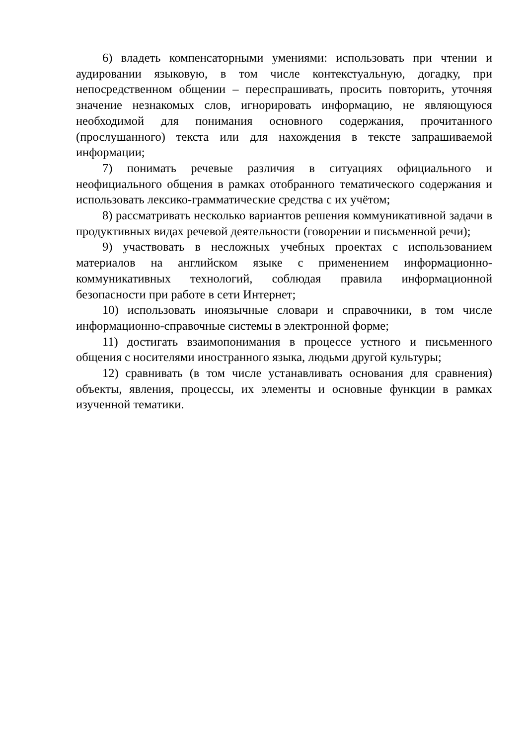6) владеть компенсаторными умениями: использовать при чтении и аудировании языковую, в том числе контекстуальную, догадку, при непосредственном общении – переспрашивать, просить повторить, уточняя значение незнакомых слов, игнорировать информацию, не являющуюся необходимой для понимания основного содержания, прочитанного (прослушанного) текста или для нахождения в тексте запрашиваемой информации;
7) понимать речевые различия в ситуациях официального и неофициального общения в рамках отобранного тематического содержания и использовать лексико-грамматические средства с их учётом;
8) рассматривать несколько вариантов решения коммуникативной задачи в продуктивных видах речевой деятельности (говорении и письменной речи);
9) участвовать в несложных учебных проектах с использованием материалов на английском языке с применением информационно-коммуникативных технологий, соблюдая правила информационной безопасности при работе в сети Интернет;
10) использовать иноязычные словари и справочники, в том числе информационно-справочные системы в электронной форме;
11) достигать взаимопонимания в процессе устного и письменного общения с носителями иностранного языка, людьми другой культуры;
12) сравнивать (в том числе устанавливать основания для сравнения) объекты, явления, процессы, их элементы и основные функции в рамках изученной тематики.